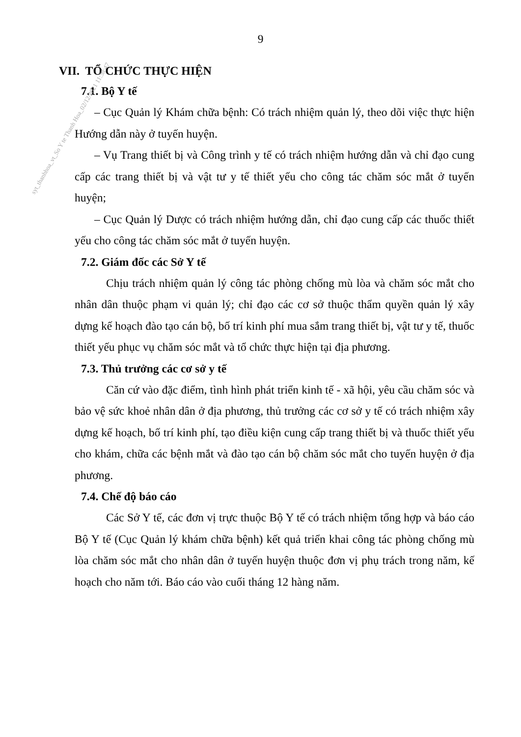9
VII. TỔ CHỨC THỰC HIỆN
7.1. Bộ Y tế
– Cục Quản lý Khám chữa bệnh: Có trách nhiệm quản lý, theo dõi việc thực hiện Hướng dẫn này ở tuyến huyện.
– Vụ Trang thiết bị và Công trình y tế có trách nhiệm hướng dẫn và chỉ đạo cung cấp các trang thiết bị và vật tư y tế thiết yếu cho công tác chăm sóc mắt ở tuyến huyện;
– Cục Quản lý Dược có trách nhiệm hướng dẫn, chỉ đạo cung cấp các thuốc thiết yếu cho công tác chăm sóc mắt ở tuyến huyện.
7.2. Giám đốc các Sở Y tế
Chịu trách nhiệm quản lý công tác phòng chống mù lòa và chăm sóc mắt cho nhân dân thuộc phạm vi quản lý; chỉ đạo các cơ sở thuộc thẩm quyền quản lý xây dựng kế hoạch đào tạo cán bộ, bố trí kinh phí mua sắm trang thiết bị, vật tư y tế, thuốc thiết yếu phục vụ chăm sóc mắt và tổ chức thực hiện tại địa phương.
7.3. Thủ trưởng các cơ sở y tế
Căn cứ vào đặc điểm, tình hình phát triển kinh tế - xã hội, yêu cầu chăm sóc và bảo vệ sức khoẻ nhân dân ở địa phương, thủ trưởng các cơ sở y tế có trách nhiệm xây dựng kế hoạch, bố trí kinh phí, tạo điều kiện cung cấp trang thiết bị và thuốc thiết yếu cho khám, chữa các bệnh mắt và đào tạo cán bộ chăm sóc mắt cho tuyến huyện ở địa phương.
7.4. Chế độ báo cáo
Các Sở Y tế, các đơn vị trực thuộc Bộ Y tế có trách nhiệm tổng hợp và báo cáo Bộ Y tế (Cục Quản lý khám chữa bệnh) kết quả triển khai công tác phòng chống mù lòa chăm sóc mắt cho nhân dân ở tuyến huyện thuộc đơn vị phụ trách trong năm, kế hoạch cho năm tới. Báo cáo vào cuối tháng 12 hàng năm.
syt_thanhhoa_vt_So Y te Thanh Hoa_02/12/2021 11:38:47